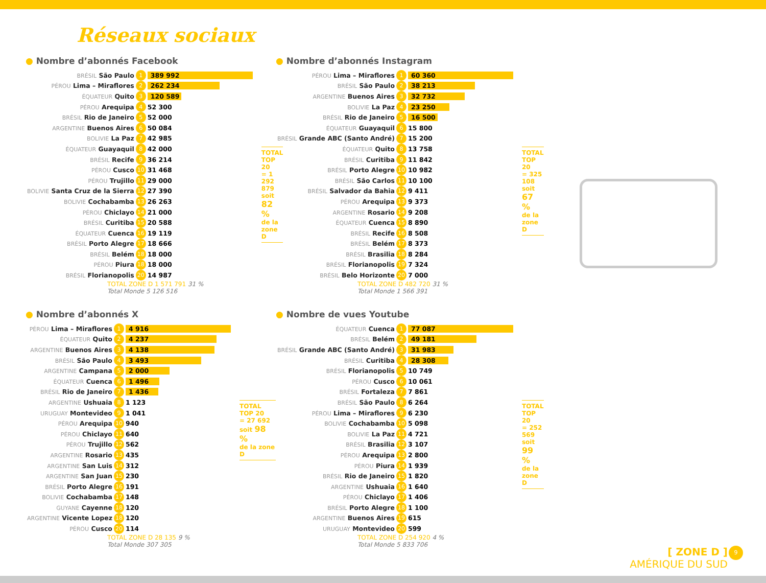Réseaux sociaux
● Nombre d’abonnés Facebook
| BRÉSIL São Paulo | 1 | 389 992 |
| PÉROU Lima – Miraflores | 2 | 262 234 |
| ÉQUATEUR Quito | 3 | 120 589 |
| PÉROU Arequipa | 4 | 52 300 |
| BRÉSIL Rio de Janeiro | 5 | 52 000 |
| ARGENTINE Buenos Aires | 6 | 50 084 |
| BOLIVIE La Paz | 7 | 42 985 |
| ÉQUATEUR Guayaquil | 8 | 42 000 |
| BRÉSIL Recife | 9 | 36 214 |
| PÉROU Cusco | 10 | 31 468 |
| PÉROU Trujillo | 11 | 29 000 |
| BOLIVIE Santa Cruz de la Sierra | 12 | 27 390 |
| BOLIVIE Cochabamba | 13 | 26 263 |
| PÉROU Chiclayo | 14 | 21 000 |
| BRÉSIL Curitiba | 15 | 20 588 |
| ÉQUATEUR Cuenca | 16 | 19 119 |
| BRÉSIL Porto Alegre | 17 | 18 666 |
| BRÉSIL Belém | 18 | 18 000 |
| PÉROU Piura | 18 | 18 000 |
| BRÉSIL Florianopolis | 20 | 14 987 |
TOTAL TOP 20
= 1 292 879
soit 82 %
de la zone D
TOTAL ZONE D 1 571 791 31 %
Total Monde 5 126 516
● Nombre d’abonnés Instagram
| PÉROU Lima – Miraflores | 1 | 60 360 |
| BRÉSIL São Paulo | 2 | 38 213 |
| ARGENTINE Buenos Aires | 3 | 32 732 |
| BOLIVIE La Paz | 4 | 23 250 |
| BRÉSIL Rio de Janeiro | 5 | 16 500 |
| ÉQUATEUR Guayaquil | 6 | 15 800 |
| BRÉSIL Grande ABC (Santo André) | 7 | 15 200 |
| ÉQUATEUR Quito | 8 | 13 758 |
| BRÉSIL Curitiba | 9 | 11 842 |
| BRÉSIL Porto Alegre | 10 | 10 982 |
| BRÉSIL São Carlos | 11 | 10 100 |
| BRÉSIL Salvador da Bahia | 12 | 9 411 |
| PÉROU Arequipa | 13 | 9 373 |
| ARGENTINE Rosario | 14 | 9 208 |
| ÉQUATEUR Cuenca | 15 | 8 890 |
| BRÉSIL Recife | 16 | 8 508 |
| BRÉSIL Belém | 17 | 8 373 |
| BRÉSIL Brasilia | 18 | 8 284 |
| BRÉSIL Florianopolis | 19 | 7 324 |
| BRÉSIL Belo Horizonte | 20 | 7 000 |
TOTAL TOP 20
= 325 108
soit 67 %
de la zone D
TOTAL ZONE D 482 720 31 %
Total Monde 1 566 391
● Nombre d’abonnés X
| PÉROU Lima – Miraflores | 1 | 4 916 |
| ÉQUATEUR Quito | 2 | 4 237 |
| ARGENTINE Buenos Aires | 3 | 4 138 |
| BRÉSIL São Paulo | 4 | 3 493 |
| ARGENTINE Campana | 5 | 2 000 |
| ÉQUATEUR Cuenca | 6 | 1 496 |
| BRÉSIL Rio de Janeiro | 7 | 1 436 |
| ARGENTINE Ushuaia | 8 | 1 123 |
| URUGUAY Montevideo | 9 | 1 041 |
| PÉROU Arequipa | 10 | 940 |
| PÉROU Chiclayo | 11 | 640 |
| PÉROU Trujillo | 12 | 562 |
| ARGENTINE Rosario | 13 | 435 |
| ARGENTINE San Luis | 14 | 312 |
| ARGENTINE San Juan | 15 | 230 |
| BRÉSIL Porto Alegre | 16 | 191 |
| BOLIVIE Cochabamba | 17 | 148 |
| GUYANE Cayenne | 18 | 120 |
| ARGENTINE Vicente Lopez | 18 | 120 |
| PÉROU Cusco | 20 | 114 |
TOTAL TOP 20
= 27 692
soit 98 %
de la zone D
TOTAL ZONE D 28 135 9 %
Total Monde 307 305
● Nombre de vues Youtube
| ÉQUATEUR Cuenca | 1 | 77 087 |
| BRÉSIL Belém | 2 | 49 181 |
| BRÉSIL Grande ABC (Santo André) | 3 | 31 983 |
| BRÉSIL Curitiba | 4 | 28 308 |
| BRÉSIL Florianopolis | 5 | 10 749 |
| PÉROU Cusco | 6 | 10 061 |
| BRÉSIL Fortaleza | 7 | 7 861 |
| BRÉSIL São Paulo | 8 | 6 264 |
| PÉROU Lima – Miraflores | 9 | 6 230 |
| BOLIVIE Cochabamba | 10 | 5 098 |
| BOLIVIE La Paz | 11 | 4 721 |
| BRÉSIL Brasilia | 12 | 3 107 |
| PÉROU Arequipa | 13 | 2 800 |
| PÉROU Piura | 14 | 1 939 |
| BRÉSIL Rio de Janeiro | 15 | 1 820 |
| ARGENTINE Ushuaia | 16 | 1 640 |
| PÉROU Chiclayo | 17 | 1 406 |
| BRÉSIL Porto Alegre | 18 | 1 100 |
| ARGENTINE Buenos Aires | 19 | 615 |
| URUGUAY Montevideo | 20 | 599 |
TOTAL TOP 20
= 252 569
soit 99 %
de la zone D
TOTAL ZONE D 254 920 4 %
Total Monde 5 833 706
[ ZONE D ]
AMÉRIQUE DU SUD
9